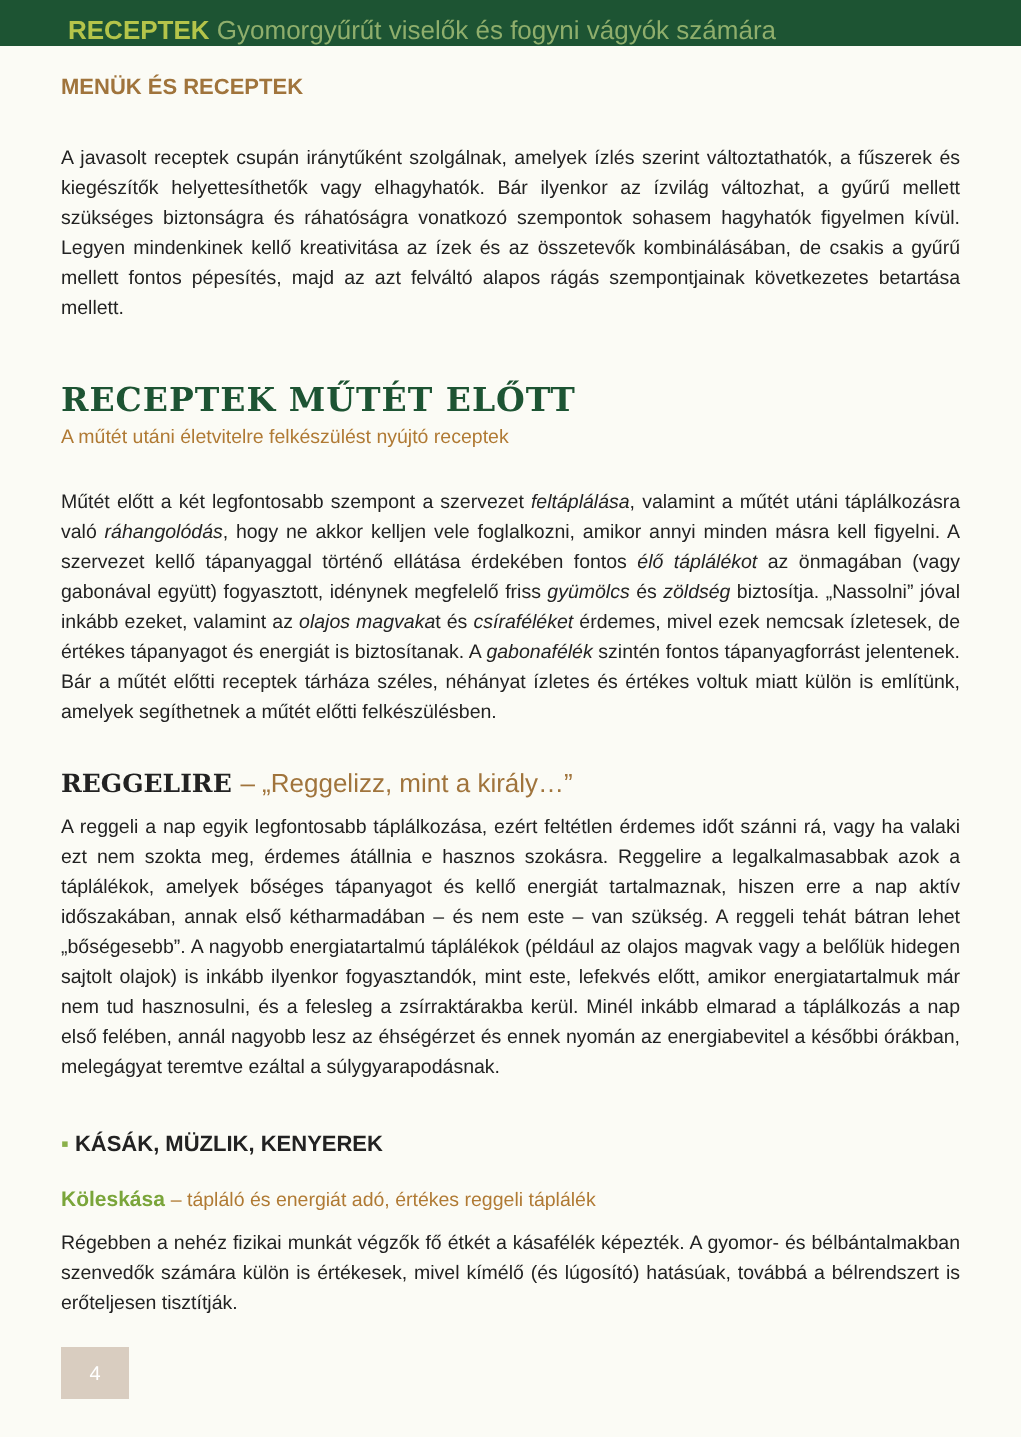RECEPTEK Gyomorgyűrűt viselők és fogyni vágyók számára
MENÜK ÉS RECEPTEK
A javasolt receptek csupán iránytűként szolgálnak, amelyek ízlés szerint változtathatók, a fűszerek és kiegészítők helyettesíthetők vagy elhagyhatók. Bár ilyenkor az ízvilág változhat, a gyűrű mellett szükséges biztonságra és ráhatóságra vonatkozó szempontok sohasem hagyhatók figyelmen kívül. Legyen mindenkinek kellő kreativitása az ízek és az összetevők kombinálásában, de csakis a gyűrű mellett fontos pépesítés, majd az azt felváltó alapos rágás szempontjainak következetes betartása mellett.
RECEPTEK MŰTÉT ELŐTT
A műtét utáni életvitelre felkészülést nyújtó receptek
Műtét előtt a két legfontosabb szempont a szervezet feltáplálása, valamint a műtét utáni táplálkozásra való ráhangolódás, hogy ne akkor kelljen vele foglalkozni, amikor annyi minden másra kell figyelni. A szervezet kellő tápanyaggal történő ellátása érdekében fontos élő táplálékot az önmagában (vagy gabonával együtt) fogyasztott, idénynek megfelelő friss gyümölcs és zöldség biztosítja. „Nassolni” jóval inkább ezeket, valamint az olajos magvakat és csíraféléket érdemes, mivel ezek nemcsak ízletesek, de értékes tápanyagot és energiát is biztosítanak. A gabonafélék szintén fontos tápanyagforrást jelentenek. Bár a műtét előtti receptek tárháza széles, néhányat ízletes és értékes voltuk miatt külön is említünk, amelyek segíthetnek a műtét előtti felkészülésben.
REGGELIRE – „Reggelizz, mint a király…”
A reggeli a nap egyik legfontosabb táplálkozása, ezért feltétlen érdemes időt szánni rá, vagy ha valaki ezt nem szokta meg, érdemes átállnia e hasznos szokásra. Reggelire a legalkalmasabbak azok a táplálékok, amelyek bőséges tápanyagot és kellő energiát tartalmaznak, hiszen erre a nap aktív időszakában, annak első kétharmadában – és nem este – van szükség. A reggeli tehát bátran lehet „bőségesebb”. A nagyobb energiatartalmú táplálékok (például az olajos magvak vagy a belőlük hidegen sajtolt olajok) is inkább ilyenkor fogyasztandók, mint este, lefekvés előtt, amikor energiatartalmuk már nem tud hasznosulni, és a felesleg a zsírraktárakba kerül. Minél inkább elmarad a táplálkozás a nap első felében, annál nagyobb lesz az éhségérzet és ennek nyomán az energiabevitel a későbbi órákban, melegágyat teremtve ezáltal a súlygyarapodásnak.
▪ KÁSÁK, MÜZLIK, KENYEREK
Köleskása – tápláló és energiát adó, értékes reggeli táplálék
Régebben a nehéz fizikai munkát végzők fő étkét a kásafélék képezték. A gyomor- és bélbántalmakban szenvedők számára külön is értékesek, mivel kímélő (és lúgosító) hatásúak, továbbá a bélrendszert is erőteljesen tisztítják.
4